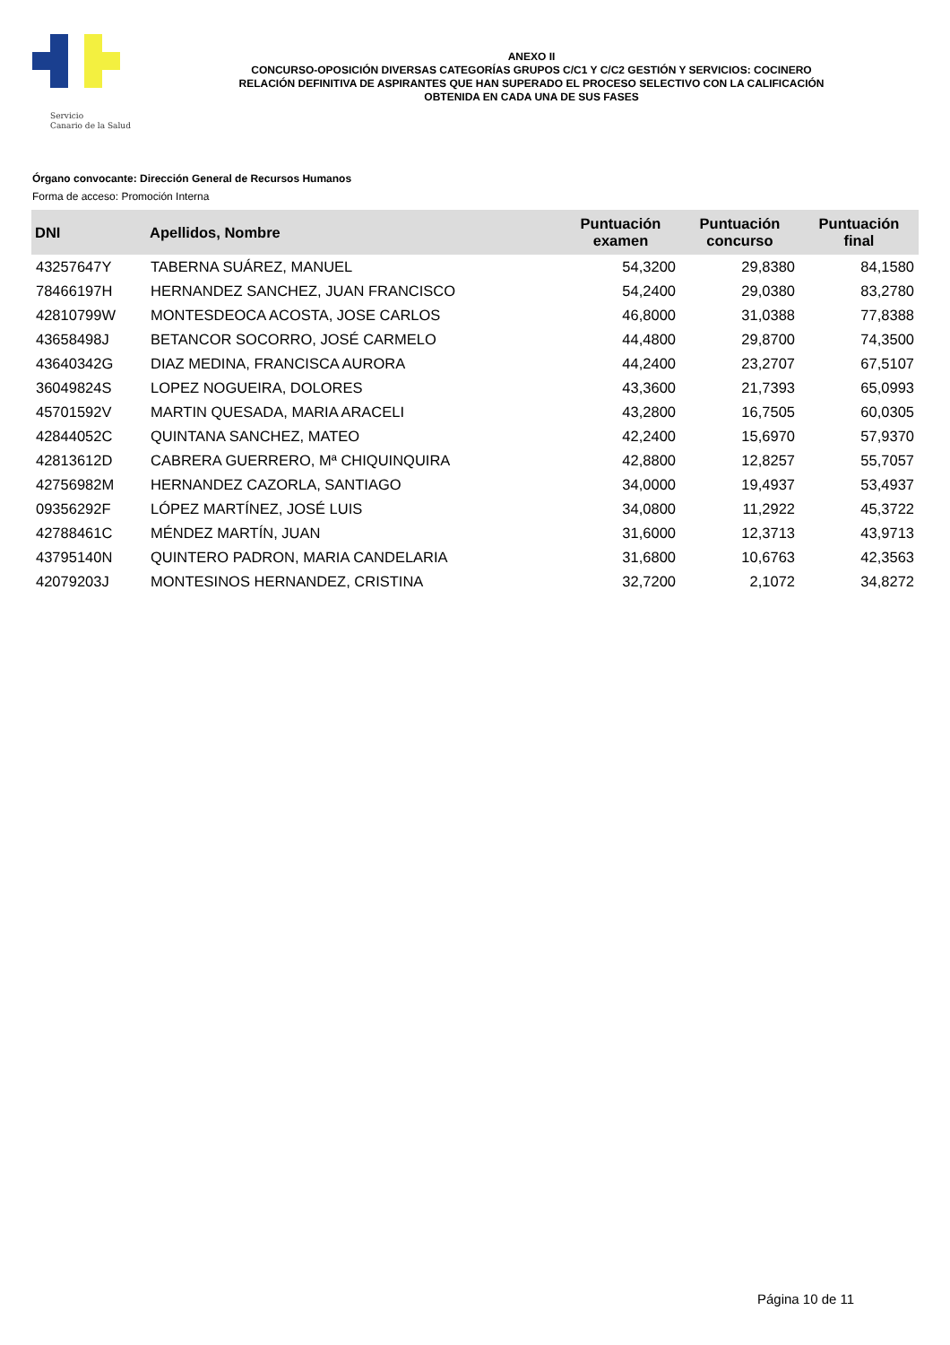Servicio
Canario de la Salud
ANEXO II
CONCURSO-OPOSICIÓN DIVERSAS CATEGORÍAS GRUPOS C/C1 Y C/C2 GESTIÓN Y SERVICIOS: COCINERO
RELACIÓN DEFINITIVA DE ASPIRANTES QUE HAN SUPERADO EL PROCESO SELECTIVO CON LA CALIFICACIÓN
OBTENIDA EN CADA UNA DE SUS FASES
Órgano convocante: Dirección General de Recursos Humanos
Forma de acceso: Promoción Interna
| DNI | Apellidos, Nombre | Puntuación examen | Puntuación concurso | Puntuación final |
| --- | --- | --- | --- | --- |
| 43257647Y | TABERNA SUÁREZ, MANUEL | 54,3200 | 29,8380 | 84,1580 |
| 78466197H | HERNANDEZ SANCHEZ, JUAN FRANCISCO | 54,2400 | 29,0380 | 83,2780 |
| 42810799W | MONTESDEOCA ACOSTA, JOSE CARLOS | 46,8000 | 31,0388 | 77,8388 |
| 43658498J | BETANCOR SOCORRO, JOSÉ CARMELO | 44,4800 | 29,8700 | 74,3500 |
| 43640342G | DIAZ MEDINA, FRANCISCA AURORA | 44,2400 | 23,2707 | 67,5107 |
| 36049824S | LOPEZ NOGUEIRA, DOLORES | 43,3600 | 21,7393 | 65,0993 |
| 45701592V | MARTIN QUESADA, MARIA ARACELI | 43,2800 | 16,7505 | 60,0305 |
| 42844052C | QUINTANA SANCHEZ, MATEO | 42,2400 | 15,6970 | 57,9370 |
| 42813612D | CABRERA GUERRERO, Mª CHIQUINQUIRA | 42,8800 | 12,8257 | 55,7057 |
| 42756982M | HERNANDEZ CAZORLA, SANTIAGO | 34,0000 | 19,4937 | 53,4937 |
| 09356292F | LÓPEZ MARTÍNEZ, JOSÉ LUIS | 34,0800 | 11,2922 | 45,3722 |
| 42788461C | MÉNDEZ MARTÍN, JUAN | 31,6000 | 12,3713 | 43,9713 |
| 43795140N | QUINTERO PADRON, MARIA CANDELARIA | 31,6800 | 10,6763 | 42,3563 |
| 42079203J | MONTESINOS HERNANDEZ, CRISTINA | 32,7200 | 2,1072 | 34,8272 |
Página 10 de 11